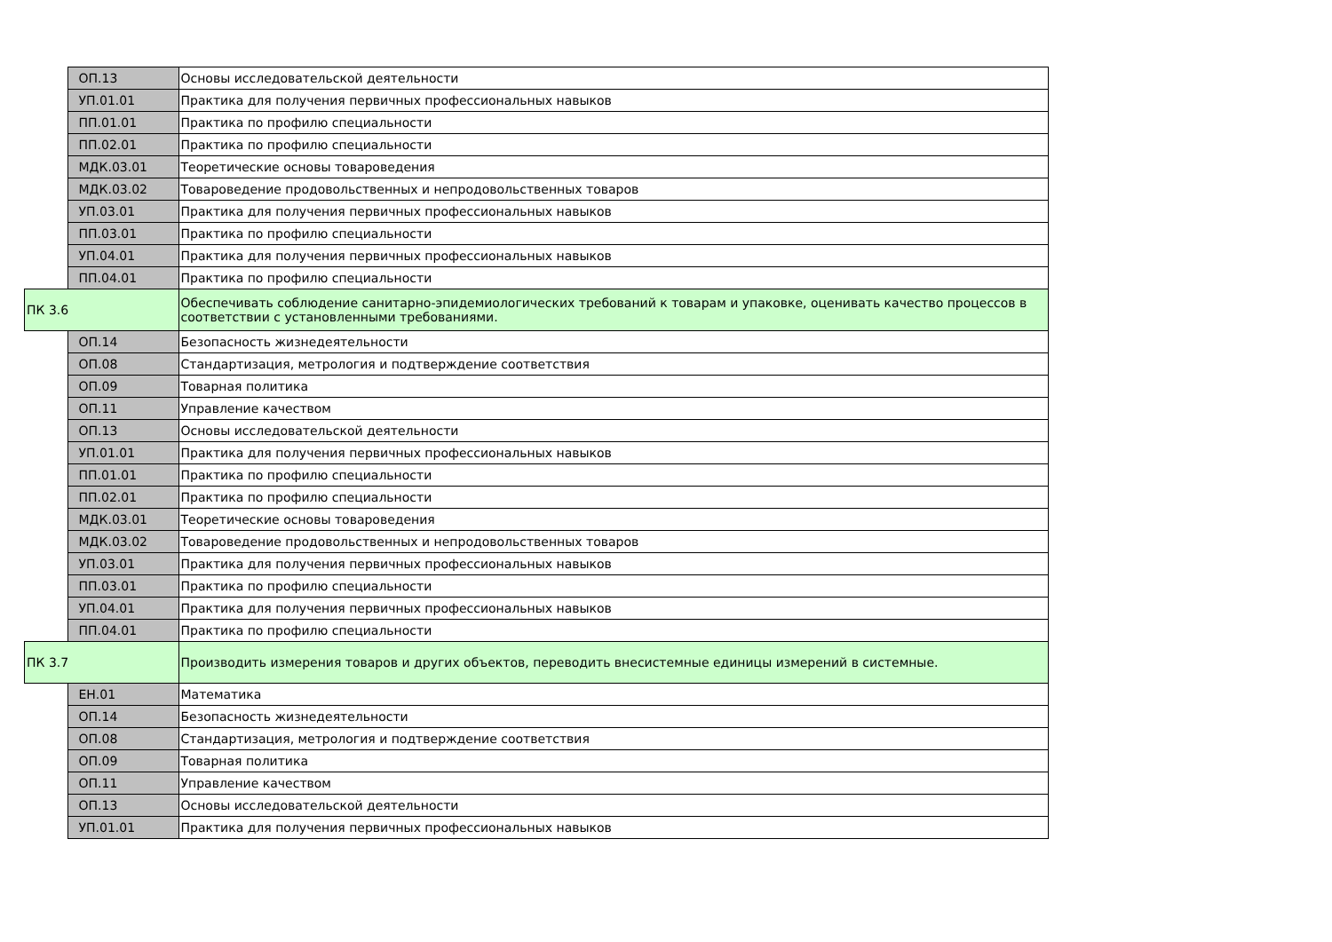| | ОП.13 | Основы исследовательской деятельности |
| | УП.01.01 | Практика для получения первичных профессиональных навыков |
| | ПП.01.01 | Практика по профилю специальности |
| | ПП.02.01 | Практика по профилю специальности |
| | МДК.03.01 | Теоретические основы товароведения |
| | МДК.03.02 | Товароведение продовольственных и непродовольственных товаров |
| | УП.03.01 | Практика для получения первичных профессиональных навыков |
| | ПП.03.01 | Практика по профилю специальности |
| | УП.04.01 | Практика для получения первичных профессиональных навыков |
| | ПП.04.01 | Практика по профилю специальности |
| ПК 3.6 | | Обеспечивать соблюдение санитарно-эпидемиологических требований к товарам и упаковке, оценивать качество процессов в соответствии с установленными требованиями. |
| | ОП.14 | Безопасность жизнедеятельности |
| | ОП.08 | Стандартизация, метрология и подтверждение соответствия |
| | ОП.09 | Товарная политика |
| | ОП.11 | Управление качеством |
| | ОП.13 | Основы исследовательской деятельности |
| | УП.01.01 | Практика для получения первичных профессиональных навыков |
| | ПП.01.01 | Практика по профилю специальности |
| | ПП.02.01 | Практика по профилю специальности |
| | МДК.03.01 | Теоретические основы товароведения |
| | МДК.03.02 | Товароведение продовольственных и непродовольственных товаров |
| | УП.03.01 | Практика для получения первичных профессиональных навыков |
| | ПП.03.01 | Практика по профилю специальности |
| | УП.04.01 | Практика для получения первичных профессиональных навыков |
| | ПП.04.01 | Практика по профилю специальности |
| ПК 3.7 | | Производить измерения товаров и других объектов, переводить внесистемные единицы измерений в системные. |
| | ЕН.01 | Математика |
| | ОП.14 | Безопасность жизнедеятельности |
| | ОП.08 | Стандартизация, метрология и подтверждение соответствия |
| | ОП.09 | Товарная политика |
| | ОП.11 | Управление качеством |
| | ОП.13 | Основы исследовательской деятельности |
| | УП.01.01 | Практика для получения первичных профессиональных навыков |